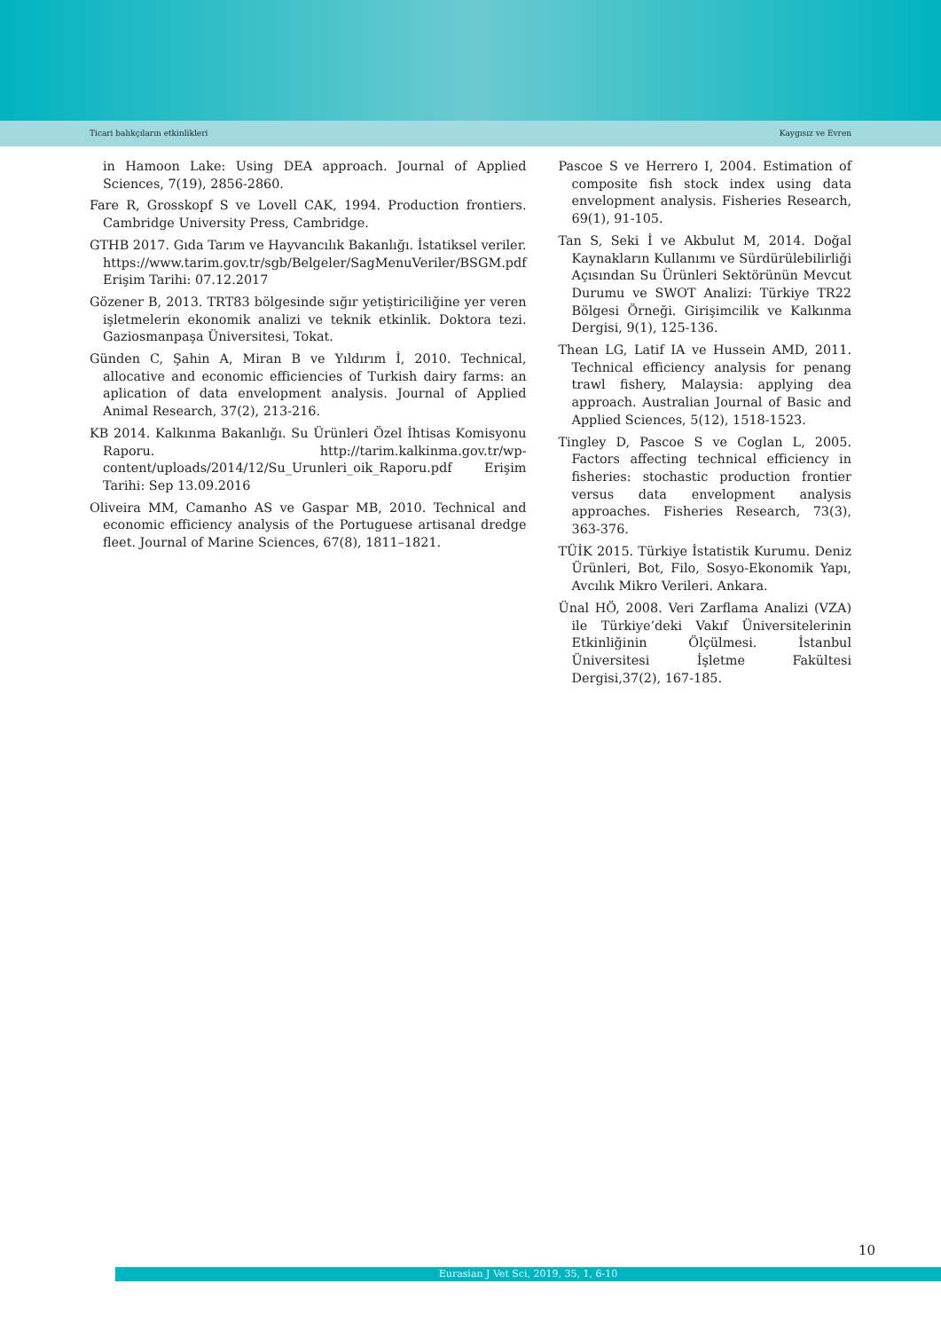Ticari balıkçıların etkinlikleri Kaygısız ve Evren
in Hamoon Lake: Using DEA approach. Journal of Applied Sciences, 7(19), 2856-2860.
Fare R, Grosskopf S ve Lovell CAK, 1994. Production frontiers. Cambridge University Press, Cambridge.
GTHB 2017. Gıda Tarım ve Hayvancılık Bakanlığı. İstatiksel veriler. https://www.tarim.gov.tr/sgb/Belgeler/SagMenuVeriler/BSGM.pdf Erişim Tarihi: 07.12.2017
Gözener B, 2013. TRT83 bölgesinde sığır yetiştiriciliğine yer veren işletmelerin ekonomik analizi ve teknik etkinlik. Doktora tezi. Gaziosmanpaşa Üniversitesi, Tokat.
Günden C, Şahin A, Miran B ve Yıldırım İ, 2010. Technical, allocative and economic efficiencies of Turkish dairy farms: an aplication of data envelopment analysis. Journal of Applied Animal Research, 37(2), 213-216.
KB 2014. Kalkınma Bakanlığı. Su Ürünleri Özel İhtisas Komisyonu Raporu. http://tarim.kalkinma.gov.tr/wp-content/uploads/2014/12/Su_Urunleri_oik_Raporu.pdf Erişim Tarihi: Sep 13.09.2016
Oliveira MM, Camanho AS ve Gaspar MB, 2010. Technical and economic efficiency analysis of the Portuguese artisanal dredge fleet. Journal of Marine Sciences, 67(8), 1811–1821.
Pascoe S ve Herrero I, 2004. Estimation of composite fish stock index using data envelopment analysis. Fisheries Research, 69(1), 91-105.
Tan S, Seki İ ve Akbulut M, 2014. Doğal Kaynakların Kullanımı ve Sürdürülebilirliği Açısından Su Ürünleri Sektörünün Mevcut Durumu ve SWOT Analizi: Türkiye TR22 Bölgesi Örneği. Girişimcilik ve Kalkınma Dergisi, 9(1), 125-136.
Thean LG, Latif IA ve Hussein AMD, 2011. Technical efficiency analysis for penang trawl fishery, Malaysia: applying dea approach. Australian Journal of Basic and Applied Sciences, 5(12), 1518-1523.
Tingley D, Pascoe S ve Coglan L, 2005. Factors affecting technical efficiency in fisheries: stochastic production frontier versus data envelopment analysis approaches. Fisheries Research, 73(3), 363-376.
TÜİK 2015. Türkiye İstatistik Kurumu. Deniz Ürünleri, Bot, Filo, Sosyo-Ekonomik Yapı, Avcılık Mikro Verileri. Ankara.
Ünal HÖ, 2008. Veri Zarflama Analizi (VZA) ile Türkiye’deki Vakıf Üniversitelerinin Etkinliğinin Ölçülmesi. İstanbul Üniversitesi İşletme Fakültesi Dergisi,37(2), 167-185.
10
Eurasian J Vet Sci, 2019, 35, 1, 6-10